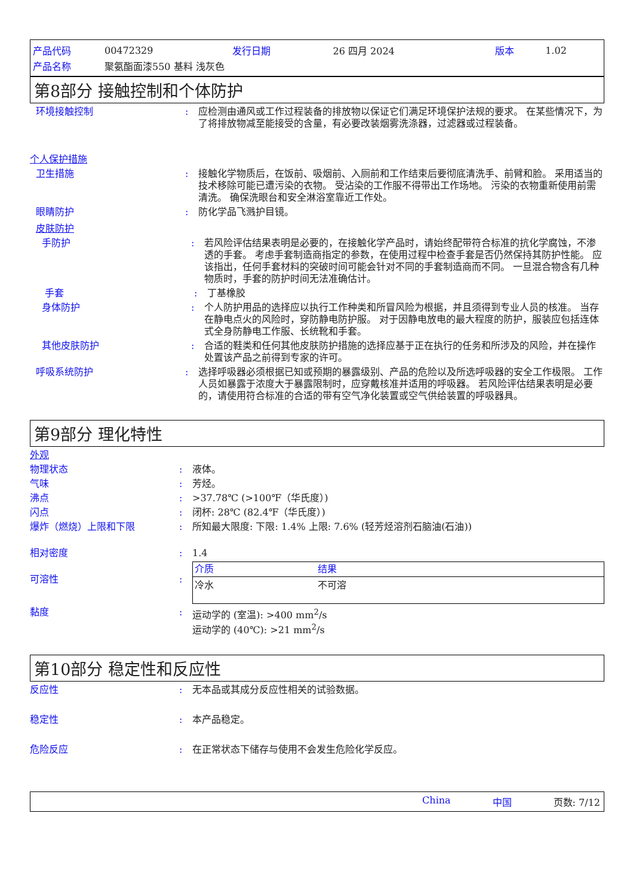| 产品代码 | 00472329 | 发行日期 | 26 四月 2024 | 版本 | 1.02 |
| 产品名称 | 聚氨酯面漆550 基料 浅灰色 | | | | |
第8部分 接触控制和个体防护
环境接触控制 : 应检测由通风或工作过程装备的排放物以保证它们满足环境保护法规的要求。 在某些情况下，为了将排放物减至能接受的含量，有必要改装烟雾洗涤器，过滤器或过程装备。
个人保护措施
卫生措施 : 接触化学物质后，在饭前、吸烟前、入厕前和工作结束后要彻底清洗手、前臂和脸。 采用适当的技术移除可能已遭污染的衣物。 受沾染的工作服不得带出工作场地。 污染的衣物重新使用前需清洗。 确保洗眼台和安全淋浴室靠近工作处。
眼睛防护 : 防化学品飞溅护目镜。
皮肤防护
手防护 : 若风险评估结果表明是必要的，在接触化学产品时，请始终配带符合标准的抗化学腐蚀，不渗透的手套。 考虑手套制造商指定的参数，在使用过程中检查手套是否仍然保持其防护性能。 应该指出，任何手套材料的突破时间可能会针对不同的手套制造商而不同。 一旦混合物含有几种物质时，手套的防护时间无法准确估计。
手套 : 丁基橡胶
身体防护 : 个人防护用品的选择应以执行工作种类和所冒风险为根据，并且须得到专业人员的核准。 当存在静电点火的风险时，穿防静电防护服。 对于因静电放电的最大程度的防护，服装应包括连体式全身防静电工作服、长统靴和手套。
其他皮肤防护 : 合适的鞋类和任何其他皮肤防护措施的选择应基于正在执行的任务和所涉及的风险，并在操作处置该产品之前得到专家的许可。
呼吸系统防护 : 选择呼吸器必须根据已知或预期的暴露级别、产品的危险以及所选呼吸器的安全工作极限。 工作人员如暴露于浓度大于暴露限制时，应穿戴核准并适用的呼吸器。 若风险评估结果表明是必要的，请使用符合标准的合适的带有空气净化装置或空气供给装置的呼吸器具。
第9部分 理化特性
外观
物理状态 : 液体。
气味 : 芳烃。
沸点 : >37.78℃ (>100℉（华氏度）)
闪点 : 闭杯: 28℃ (82.4℉（华氏度）)
爆炸（燃烧）上限和下限 : 所知最大限度: 下限: 1.4% 上限: 7.6% (轻芳烃溶剂石脑油(石油))
相对密度 : 1.4
可溶性 :
| 介质 | 结果 |
| --- | --- |
| 冷水 | 不可溶 |
黏度 : 运动学的 (室温): >400 mm<sup>2</sup>/s
运动学的 (40℃): >21 mm<sup>2</sup>/s
第10部分 稳定性和反应性
反应性 : 无本品或其成分反应性相关的试验数据。
稳定性 : 本产品稳定。
危险反应 : 在正常状态下储存与使用不会发生危险化学反应。
China 中国 页数: 7/12